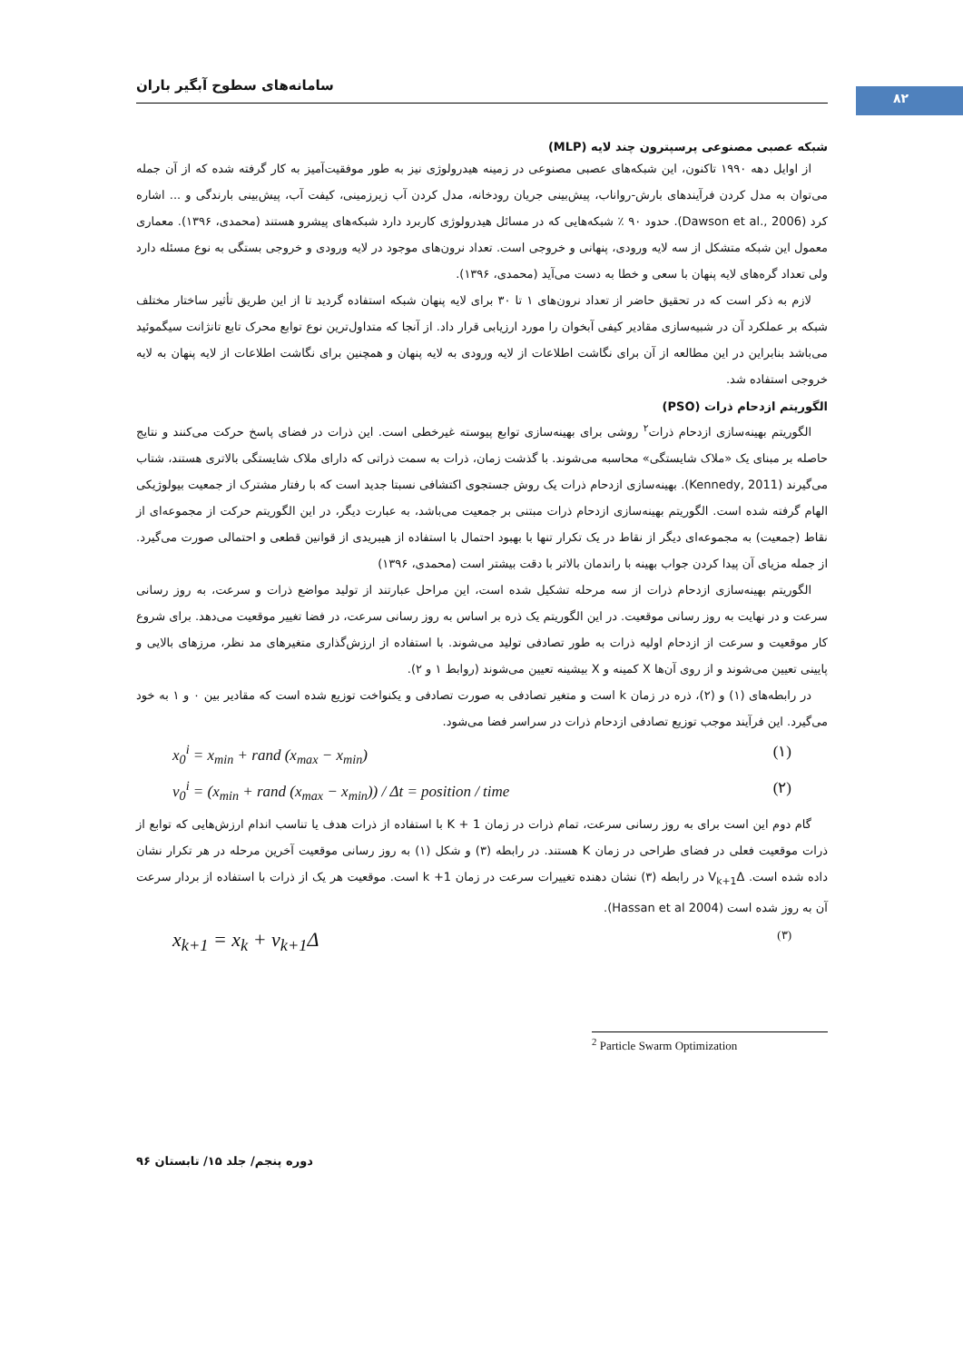۸۲
سامانه‌های سطوح آبگیر باران
شبکه عصبی مصنوعی پرسپترون چند لایه (MLP)
از اوایل دهه ۱۹۹۰ تاکنون، این شبکه‌های عصبی مصنوعی در زمینه هیدرولوژی نیز به طور موفقیت‌آمیز به کار گرفته شده که از آن جمله می‌توان به مدل کردن فرآیندهای بارش-رواناب، پیش‌بینی جریان رودخانه، مدل کردن آب زیرزمینی، کیفت آب، پیش‌بینی بارندگی و ... اشاره کرد (Dawson et al., 2006). حدود ۹۰ ٪ شبکه‌هایی که در مسائل هیدرولوژی کاربرد دارد شبکه‌های پیشرو هستند (محمدی، ۱۳۹۶). معماری معمول این شبکه متشکل از سه لایه ورودی، پنهانی و خروجی است. تعداد نرون‌های موجود در لایه ورودی و خروجی بستگی به نوع مسئله دارد ولی تعداد گره‌های لایه پنهان با سعی و خطا به دست می‌آید (محمدی، ۱۳۹۶).
لازم به ذکر است که در تحقیق حاضر از تعداد نرون‌های ۱ تا ۳۰ برای لایه پنهان شبکه استفاده گردید تا از این طریق تأثیر ساختار مختلف شبکه بر عملکرد آن در شبیه‌سازی مقادیر کیفی آبخوان را مورد ارزیابی قرار داد. از آنجا که متداول‌ترین نوع توابع محرک تابع تانژانت سیگموئید می‌باشد بنابراین در این مطالعه از آن برای نگاشت اطلاعات از لایه ورودی به لایه پنهان و همچنین برای نگاشت اطلاعات از لایه پنهان به لایه خروجی استفاده شد.
الگوریتم ازدحام ذرات (PSO)
الگوریتم بهینه‌سازی ازدحام ذرات<sup>۲</sup> روشی برای بهینه‌سازی توابع پیوسته غیرخطی است. این ذرات در فضای پاسخ حرکت می‌کنند و نتایج حاصله بر مبنای یک «ملاک شایستگی» محاسبه می‌شوند. با گذشت زمان، ذرات به سمت ذراتی که دارای ملاک شایستگی بالاتری هستند، شتاب می‌گیرند (Kennedy, 2011). بهینه‌سازی ازدحام ذرات یک روش جستجوی اکتشافی نسبتا جدید است که با رفتار مشترک از جمعیت بیولوژیکی الهام گرفته شده است. الگوریتم بهینه‌سازی ازدحام ذرات مبتنی بر جمعیت می‌باشد، به عبارت دیگر، در این الگوریتم حرکت از مجموعه‌ای از نقاط (جمعیت) به مجموعه‌ای دیگر از نقاط در یک تکرار تنها با بهبود احتمال با استفاده از هیبریدی از قوانین قطعی و احتمالی صورت می‌گیرد. از جمله مزیای آن پیدا کردن جواب بهینه با راندمان بالاتر با دقت بیشتر است (محمدی، ۱۳۹۶)
الگوریتم بهینه‌سازی ازدحام ذرات از سه مرحله تشکیل شده است، این مراحل عبارتند از تولید مواضع ذرات و سرعت، به روز رسانی سرعت و در نهایت به روز رسانی موقعیت. در این الگوریتم یک ذره بر اساس به روز رسانی سرعت، در فضا تغییر موقعیت می‌دهد. برای شروع کار موقعیت و سرعت از ازدحام اولیه ذرات به طور تصادفی تولید می‌شوند. با استفاده از ارزش‌گذاری متغیرهای مد نظر، مرزهای بالایی و پایینی تعیین می‌شوند و از روی آن‌ها X کمینه و X بیشینه تعیین می‌شوند (روابط ۱ و ۲).
در رابطه‌های (۱) و (۲)، ذره در زمان k است و متغیر تصادفی به صورت تصادفی و یکنواخت توزیع شده است که مقادیر بین ۰ و ۱ به خود می‌گیرد. این فرآیند موجب توزیع تصادفی ازدحام ذرات در سراسر فضا می‌شود.
x<sub>0</sub><sup>i</sup> = x<sub>min</sub> + rand (x<sub>max</sub> − x<sub>min</sub>) (۱)
v<sub>0</sub><sup>i</sup> = (x<sub>min</sub> + rand (x<sub>max</sub> − x<sub>min</sub>)) / Δt = position / time (۲)
گام دوم این است برای به روز رسانی سرعت، تمام ذرات در زمان K + 1 با استفاده از ذرات هدف یا تناسب اندام ارزش‌هایی که توابع از ذرات موقعیت فعلی در فضای طراحی در زمان K هستند. در رابطه (۳) و شکل (۱) به روز رسانی موقعیت آخرین مرحله در هر تکرار نشان داده شده است. V<sub>k+1</sub>Δ در رابطه (۳) نشان دهنده تغییرات سرعت در زمان k +1 است. موقعیت هر یک از ذرات با استفاده از بردار سرعت آن به روز شده است (Hassan et al 2004).
x<sub>k+1</sub> = x<sub>k</sub> + v<sub>k+1</sub>Δ (۳)
<sup>2</sup> Particle Swarm Optimization
دوره پنجم/ جلد ۱۵/ تابستان ۹۶